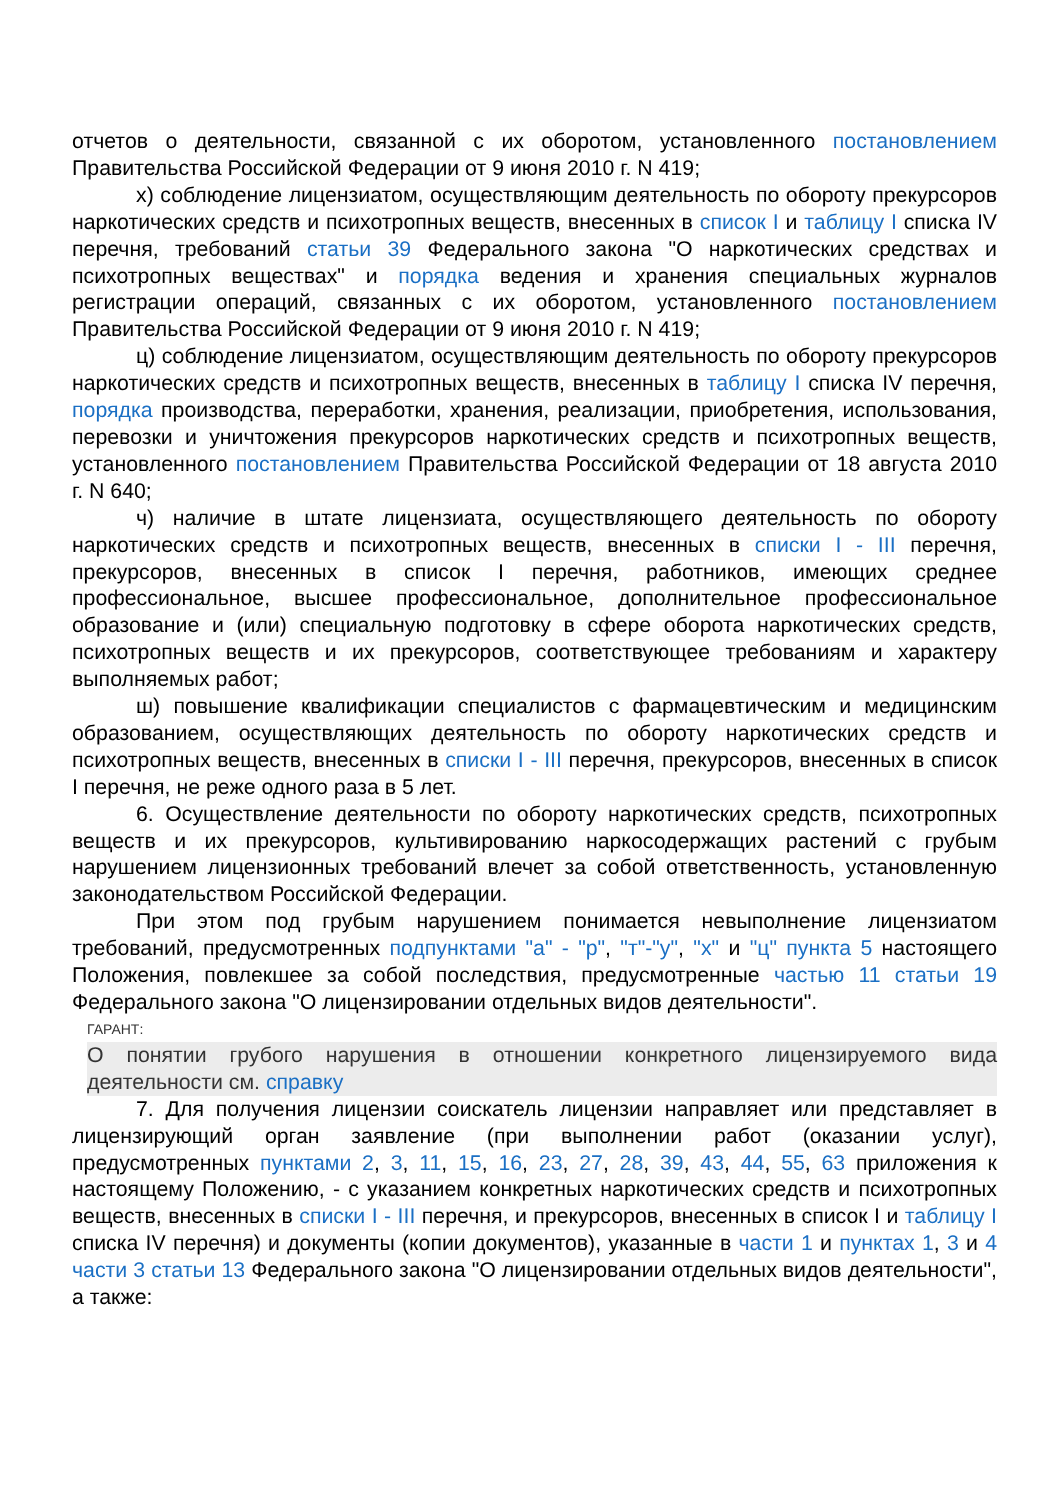отчетов о деятельности, связанной с их оборотом, установленного постановлением Правительства Российской Федерации от 9 июня 2010 г. N 419;
х) соблюдение лицензиатом, осуществляющим деятельность по обороту прекурсоров наркотических средств и психотропных веществ, внесенных в список I и таблицу I списка IV перечня, требований статьи 39 Федерального закона "О наркотических средствах и психотропных веществах" и порядка ведения и хранения специальных журналов регистрации операций, связанных с их оборотом, установленного постановлением Правительства Российской Федерации от 9 июня 2010 г. N 419;
ц) соблюдение лицензиатом, осуществляющим деятельность по обороту прекурсоров наркотических средств и психотропных веществ, внесенных в таблицу I списка IV перечня, порядка производства, переработки, хранения, реализации, приобретения, использования, перевозки и уничтожения прекурсоров наркотических средств и психотропных веществ, установленного постановлением Правительства Российской Федерации от 18 августа 2010 г. N 640;
ч) наличие в штате лицензиата, осуществляющего деятельность по обороту наркотических средств и психотропных веществ, внесенных в списки I - III перечня, прекурсоров, внесенных в список I перечня, работников, имеющих среднее профессиональное, высшее профессиональное, дополнительное профессиональное образование и (или) специальную подготовку в сфере оборота наркотических средств, психотропных веществ и их прекурсоров, соответствующее требованиям и характеру выполняемых работ;
ш) повышение квалификации специалистов с фармацевтическим и медицинским образованием, осуществляющих деятельность по обороту наркотических средств и психотропных веществ, внесенных в списки I - III перечня, прекурсоров, внесенных в список I перечня, не реже одного раза в 5 лет.
6. Осуществление деятельности по обороту наркотических средств, психотропных веществ и их прекурсоров, культивированию наркосодержащих растений с грубым нарушением лицензионных требований влечет за собой ответственность, установленную законодательством Российской Федерации.
При этом под грубым нарушением понимается невыполнение лицензиатом требований, предусмотренных подпунктами "а" - "р", "т"-"у", "х" и "ц" пункта 5 настоящего Положения, повлекшее за собой последствия, предусмотренные частью 11 статьи 19 Федерального закона "О лицензировании отдельных видов деятельности".
ГАРАНТ:
О понятии грубого нарушения в отношении конкретного лицензируемого вида деятельности см. справку
7. Для получения лицензии соискатель лицензии направляет или представляет в лицензирующий орган заявление (при выполнении работ (оказании услуг), предусмотренных пунктами 2, 3, 11, 15, 16, 23, 27, 28, 39, 43, 44, 55, 63 приложения к настоящему Положению, - с указанием конкретных наркотических средств и психотропных веществ, внесенных в списки I - III перечня, и прекурсоров, внесенных в список I и таблицу I списка IV перечня) и документы (копии документов), указанные в части 1 и пунктах 1, 3 и 4 части 3 статьи 13 Федерального закона "О лицензировании отдельных видов деятельности", а также: